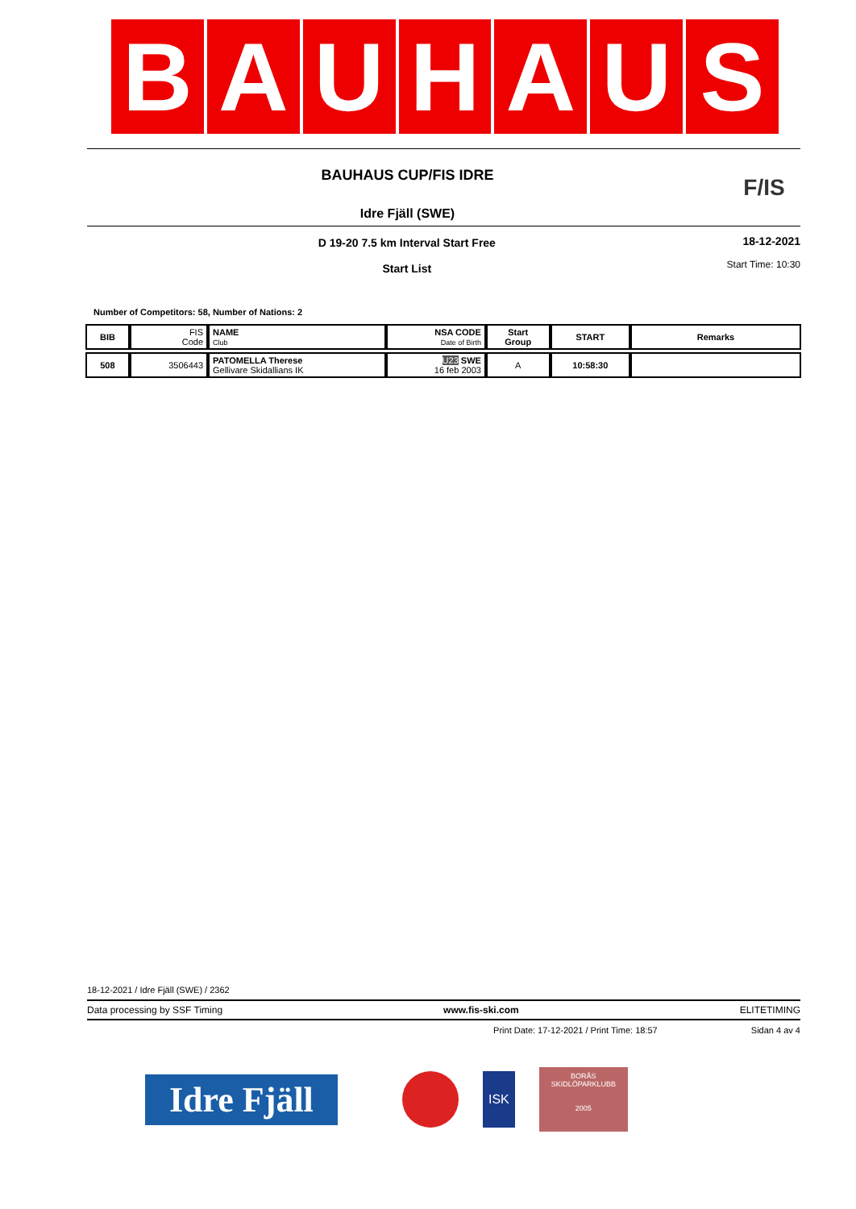B A U H A U S
BAUHAUS CUP/FIS IDRE
Idre Fjäll (SWE)
F/IS
D 19-20 7.5 km Interval Start Free
Start List
18-12-2021
Start Time: 10:30
Number of Competitors: 58, Number of Nations: 2
| BIB | FIS Code | NAME Club | NSA CODE Date of Birth | Start Group | START | Remarks |
| --- | --- | --- | --- | --- | --- | --- |
| 508 | 3506443 | PATOMELLA Therese Gellivare Skidallians IK | U23 SWE 16 feb 2003 | A | 10:58:30 | |
18-12-2021 / Idre Fjäll (SWE) / 2362
Data processing by SSF Timing www.fis-ski.com ELITETIMING
Print Date: 17-12-2021 / Print Time: 18:57 Sidan 4 av 4
Idre Fjäll
ISK
BORÅS
SKIDLÖPARKLUBB
2005